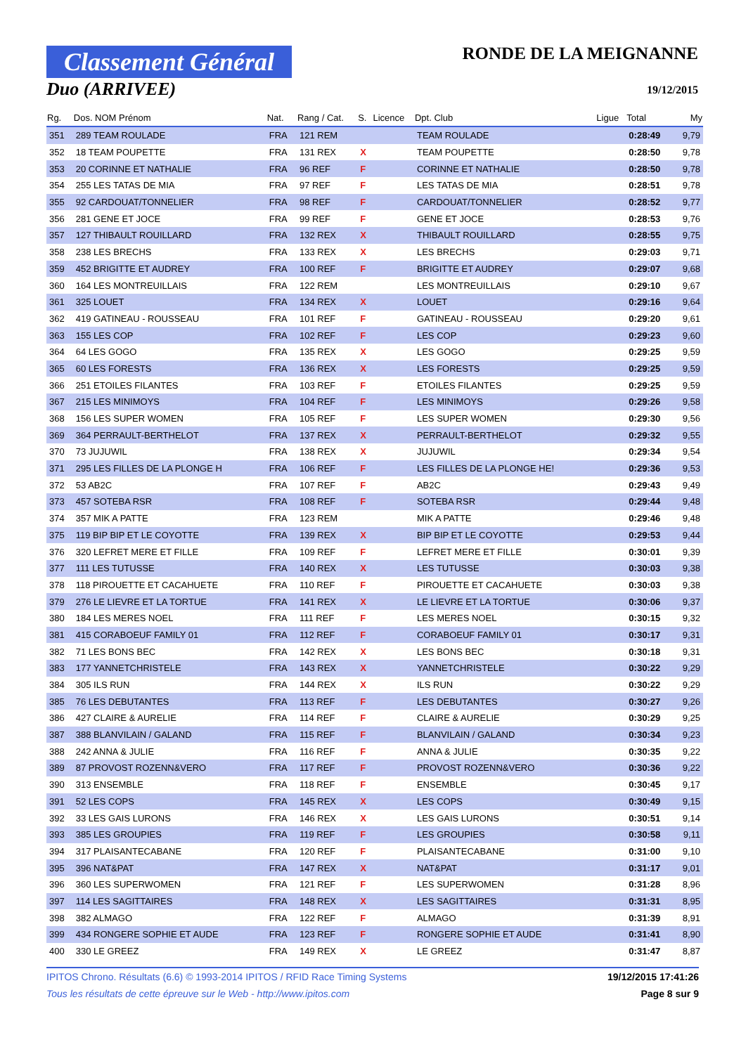Classement Général
Duo (ARRIVEE)
RONDE DE LA MEIGNANNE
19/12/2015
| Rg. | Dos. NOM Prénom | Nat. | Rang / Cat. | S. | Licence | Dpt. Club | Ligue | Total | My |
| --- | --- | --- | --- | --- | --- | --- | --- | --- | --- |
| 351 | 289 TEAM ROULADE | FRA | 121 REM | | | TEAM ROULADE | | 0:28:49 | 9,79 |
| 352 | 18 TEAM POUPETTE | FRA | 131 REX | X | | TEAM POUPETTE | | 0:28:50 | 9,78 |
| 353 | 20 CORINNE ET NATHALIE | FRA | 96 REF | F | | CORINNE ET NATHALIE | | 0:28:50 | 9,78 |
| 354 | 255 LES TATAS DE MIA | FRA | 97 REF | F | | LES TATAS DE MIA | | 0:28:51 | 9,78 |
| 355 | 92 CARDOUAT/TONNELIER | FRA | 98 REF | F | | CARDOUAT/TONNELIER | | 0:28:52 | 9,77 |
| 356 | 281 GENE ET JOCE | FRA | 99 REF | F | | GENE ET JOCE | | 0:28:53 | 9,76 |
| 357 | 127 THIBAULT ROUILLARD | FRA | 132 REX | X | | THIBAULT ROUILLARD | | 0:28:55 | 9,75 |
| 358 | 238 LES BRECHS | FRA | 133 REX | X | | LES BRECHS | | 0:29:03 | 9,71 |
| 359 | 452 BRIGITTE ET AUDREY | FRA | 100 REF | F | | BRIGITTE ET AUDREY | | 0:29:07 | 9,68 |
| 360 | 164 LES MONTREUILLAIS | FRA | 122 REM | | | LES MONTREUILLAIS | | 0:29:10 | 9,67 |
| 361 | 325 LOUET | FRA | 134 REX | X | | LOUET | | 0:29:16 | 9,64 |
| 362 | 419 GATINEAU - ROUSSEAU | FRA | 101 REF | F | | GATINEAU - ROUSSEAU | | 0:29:20 | 9,61 |
| 363 | 155 LES COP | FRA | 102 REF | F | | LES COP | | 0:29:23 | 9,60 |
| 364 | 64 LES GOGO | FRA | 135 REX | X | | LES GOGO | | 0:29:25 | 9,59 |
| 365 | 60 LES FORESTS | FRA | 136 REX | X | | LES FORESTS | | 0:29:25 | 9,59 |
| 366 | 251 ETOILES FILANTES | FRA | 103 REF | F | | ETOILES FILANTES | | 0:29:25 | 9,59 |
| 367 | 215 LES MINIMOYS | FRA | 104 REF | F | | LES MINIMOYS | | 0:29:26 | 9,58 |
| 368 | 156 LES SUPER WOMEN | FRA | 105 REF | F | | LES SUPER WOMEN | | 0:29:30 | 9,56 |
| 369 | 364 PERRAULT-BERTHELOT | FRA | 137 REX | X | | PERRAULT-BERTHELOT | | 0:29:32 | 9,55 |
| 370 | 73 JUJUWIL | FRA | 138 REX | X | | JUJUWIL | | 0:29:34 | 9,54 |
| 371 | 295 LES FILLES DE LA PLONGE H | FRA | 106 REF | F | | LES FILLES DE LA PLONGE HE! | | 0:29:36 | 9,53 |
| 372 | 53 AB2C | FRA | 107 REF | F | | AB2C | | 0:29:43 | 9,49 |
| 373 | 457 SOTEBA RSR | FRA | 108 REF | F | | SOTEBA RSR | | 0:29:44 | 9,48 |
| 374 | 357 MIK A PATTE | FRA | 123 REM | | | MIK A PATTE | | 0:29:46 | 9,48 |
| 375 | 119 BIP BIP ET LE COYOTTE | FRA | 139 REX | X | | BIP BIP ET LE COYOTTE | | 0:29:53 | 9,44 |
| 376 | 320 LEFRET MERE ET FILLE | FRA | 109 REF | F | | LEFRET MERE ET FILLE | | 0:30:01 | 9,39 |
| 377 | 111 LES TUTUSSE | FRA | 140 REX | X | | LES TUTUSSE | | 0:30:03 | 9,38 |
| 378 | 118 PIROUETTE ET CACAHUETE | FRA | 110 REF | F | | PIROUETTE ET CACAHUETE | | 0:30:03 | 9,38 |
| 379 | 276 LE LIEVRE ET LA TORTUE | FRA | 141 REX | X | | LE LIEVRE ET LA TORTUE | | 0:30:06 | 9,37 |
| 380 | 184 LES MERES NOEL | FRA | 111 REF | F | | LES MERES NOEL | | 0:30:15 | 9,32 |
| 381 | 415 CORABOEUF FAMILY 01 | FRA | 112 REF | F | | CORABOEUF FAMILY 01 | | 0:30:17 | 9,31 |
| 382 | 71 LES BONS BEC | FRA | 142 REX | X | | LES BONS BEC | | 0:30:18 | 9,31 |
| 383 | 177 YANNETCHRISTELE | FRA | 143 REX | X | | YANNETCHRISTELE | | 0:30:22 | 9,29 |
| 384 | 305 ILS RUN | FRA | 144 REX | X | | ILS RUN | | 0:30:22 | 9,29 |
| 385 | 76 LES DEBUTANTES | FRA | 113 REF | F | | LES DEBUTANTES | | 0:30:27 | 9,26 |
| 386 | 427 CLAIRE & AURELIE | FRA | 114 REF | F | | CLAIRE & AURELIE | | 0:30:29 | 9,25 |
| 387 | 388 BLANVILAIN / GALAND | FRA | 115 REF | F | | BLANVILAIN / GALAND | | 0:30:34 | 9,23 |
| 388 | 242 ANNA & JULIE | FRA | 116 REF | F | | ANNA & JULIE | | 0:30:35 | 9,22 |
| 389 | 87 PROVOST ROZENN&VERO | FRA | 117 REF | F | | PROVOST ROZENN&VERO | | 0:30:36 | 9,22 |
| 390 | 313 ENSEMBLE | FRA | 118 REF | F | | ENSEMBLE | | 0:30:45 | 9,17 |
| 391 | 52 LES COPS | FRA | 145 REX | X | | LES COPS | | 0:30:49 | 9,15 |
| 392 | 33 LES GAIS LURONS | FRA | 146 REX | X | | LES GAIS LURONS | | 0:30:51 | 9,14 |
| 393 | 385 LES GROUPIES | FRA | 119 REF | F | | LES GROUPIES | | 0:30:58 | 9,11 |
| 394 | 317 PLAISANTECABANE | FRA | 120 REF | F | | PLAISANTECABANE | | 0:31:00 | 9,10 |
| 395 | 396 NAT&PAT | FRA | 147 REX | X | | NAT&PAT | | 0:31:17 | 9,01 |
| 396 | 360 LES SUPERWOMEN | FRA | 121 REF | F | | LES SUPERWOMEN | | 0:31:28 | 8,96 |
| 397 | 114 LES SAGITTAIRES | FRA | 148 REX | X | | LES SAGITTAIRES | | 0:31:31 | 8,95 |
| 398 | 382 ALMAGO | FRA | 122 REF | F | | ALMAGO | | 0:31:39 | 8,91 |
| 399 | 434 RONGERE SOPHIE ET AUDE | FRA | 123 REF | F | | RONGERE SOPHIE ET AUDE | | 0:31:41 | 8,90 |
| 400 | 330 LE GREEZ | FRA | 149 REX | X | | LE GREEZ | | 0:31:47 | 8,87 |
IPITOS Chrono. Résultats (6.6) © 1993-2014 IPITOS / RFID Race Timing Systems 19/12/2015 17:41:26
Tous les résultats de cette épreuve sur le Web - http://www.ipitos.com Page 8 sur 9